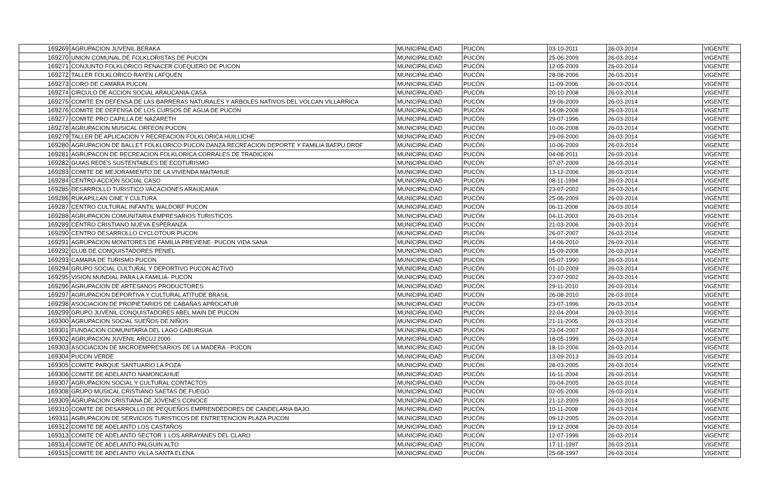| 169269 | AGRUPACION JUVENIL BERAKA | MUNICIPALIDAD | PUCÓN | 03-10-2011 | 26-03-2014 | VIGENTE |
| 169270 | UNION COMUNAL DE FOLKLORISTAS DE PUCON | MUNICIPALIDAD | PUCÓN | 25-06-2009 | 26-03-2014 | VIGENTE |
| 169271 | CONJUNTO FOLKLORICO RENACER CUEQUERO DE PUCON | MUNICIPALIDAD | PUCÓN | 12-05-2009 | 26-03-2014 | VIGENTE |
| 169272 | TALLER FOLKLORICO RAYEN LAFQUEN | MUNICIPALIDAD | PUCÓN | 28-08-2006 | 26-03-2014 | VIGENTE |
| 169273 | CORO DE CAMARA PUCON | MUNICIPALIDAD | PUCÓN | 11-09-2006 | 26-03-2014 | VIGENTE |
| 169274 | CIRCULO DE ACCION SOCIAL ARAUCANIA-CASA | MUNICIPALIDAD | PUCÓN | 20-10-2008 | 26-03-2014 | VIGENTE |
| 169275 | COMITE EN DEFENSA DE LAS BARRERAS NATURALES Y ARBOLES NATIVOS DEL VOLCAN VILLARRICA | MUNICIPALIDAD | PUCÓN | 19-06-2009 | 26-03-2014 | VIGENTE |
| 169276 | COMITE DE DEFENSA DE LOS CURSOS DE AGUA DE PUCON | MUNICIPALIDAD | PUCÓN | 14-08-2008 | 26-03-2014 | VIGENTE |
| 169277 | COMITE PRO CAPILLA DE NAZARETH | MUNICIPALIDAD | PUCÓN | 29-07-1996 | 26-03-2014 | VIGENTE |
| 169278 | AGRUPACION MUSICAL ORFEON PUCON | MUNICIPALIDAD | PUCÓN | 10-06-2008 | 26-03-2014 | VIGENTE |
| 169279 | TALLER DE APLICACION Y RECREACION FOLKLORICA HUILLICHE | MUNICIPALIDAD | PUCÓN | 29-09-2000 | 26-03-2014 | VIGENTE |
| 169280 | AGRUPACION DE BALLET FOLKLORICO PUCON DANZA RECREACION DEPORTE Y FAMILIA BAFPU DRDF | MUNICIPALIDAD | PUCÓN | 10-06-2009 | 26-03-2014 | VIGENTE |
| 169281 | AGRUPACON DE RECREACION FOLKLORICA CORRALES DE TRADICION | MUNICIPALIDAD | PUCÓN | 04-08-2011 | 26-03-2014 | VIGENTE |
| 169282 | GUIAS REDES SUSTENTABLES DE ECOTURISMO | MUNICIPALIDAD | PUCÓN | 07-07-2009 | 26-03-2014 | VIGENTE |
| 169283 | COMITE DE MEJORAMIENTO DE LA VIVIENDA MAITAHUE | MUNICIPALIDAD | PUCÓN | 13-12-2006 | 26-03-2014 | VIGENTE |
| 169284 | CENTRO ACCION SOCIAL CASO | MUNICIPALIDAD | PUCÓN | 08-11-1994 | 26-03-2014 | VIGENTE |
| 169285 | DESARROLLO TURISTICO VACACIONES ARAUCANIA | MUNICIPALIDAD | PUCÓN | 23-07-2002 | 26-03-2014 | VIGENTE |
| 169286 | RUKAPILLAN CINE Y CULTURA | MUNICIPALIDAD | PUCÓN | 25-06-2009 | 26-03-2014 | VIGENTE |
| 169287 | CENTRO CULTURAL INFANTIL WALDORF PUCON | MUNICIPALIDAD | PUCÓN | 06-11-2008 | 26-03-2014 | VIGENTE |
| 169288 | AGRUPACION COMUNITARIA EMPRESARIOS TURISTICOS | MUNICIPALIDAD | PUCÓN | 04-11-2003 | 26-03-2014 | VIGENTE |
| 169289 | CENTRO CRISTIANO NUEVA ESPERANZA | MUNICIPALIDAD | PUCÓN | 21-03-2006 | 26-03-2014 | VIGENTE |
| 169290 | CENTRO DESARROLLO CYCLOTOUR PUCON | MUNICIPALIDAD | PUCÓN | 26-07-2007 | 26-03-2014 | VIGENTE |
| 169291 | AGRUPACION MONITORES DE FAMILIA PREVIENE- PUCON VIDA SANA | MUNICIPALIDAD | PUCÓN | 14-06-2010 | 26-03-2014 | VIGENTE |
| 169292 | CLUB DE CONQUISTADORES PENIEL | MUNICIPALIDAD | PUCÓN | 15-09-2008 | 26-03-2014 | VIGENTE |
| 169293 | CAMARA DE TURISMO PUCON | MUNICIPALIDAD | PUCÓN | 05-07-1990 | 26-03-2014 | VIGENTE |
| 169294 | GRUPO SOCIAL CULTURAL Y DEPORTIVO PUCON ACTIVO | MUNICIPALIDAD | PUCÓN | 01-10-2009 | 26-03-2014 | VIGENTE |
| 169295 | VISION MUNDIAL PARA LA FAMILIA- PUCON | MUNICIPALIDAD | PUCÓN | 23-07-2002 | 26-03-2014 | VIGENTE |
| 169296 | AGRUPACION DE ARTESANOS PRODUCTORES | MUNICIPALIDAD | PUCÓN | 29-11-2010 | 26-03-2014 | VIGENTE |
| 169297 | AGRUPACION DEPORTIVA Y CULTURAL ATITUDE BRASIL | MUNICIPALIDAD | PUCÓN | 26-08-2010 | 26-03-2014 | VIGENTE |
| 169298 | ASOCIACION DE PROPIETARIOS DE CABAÑAS APROCATUR | MUNICIPALIDAD | PUCÓN | 23-07-1996 | 26-03-2014 | VIGENTE |
| 169299 | GRUPO JUVENIL CONQUISTADORES ABEL MAIN DE PUCON | MUNICIPALIDAD | PUCÓN | 22-04-2004 | 26-03-2014 | VIGENTE |
| 169300 | AGRUPACION SOCIAL SUEÑOS DE NIÑOS | MUNICIPALIDAD | PUCÓN | 21-11-2005 | 26-03-2014 | VIGENTE |
| 169301 | FUNDACION COMUNITARIA DEL LAGO CABURGUA | MUNICIPALIDAD | PUCÓN | 23-04-2007 | 26-03-2014 | VIGENTE |
| 169302 | AGRUPACION JUVENIL ARCUJ 2000 | MUNICIPALIDAD | PUCÓN | 18-05-1999 | 26-03-2014 | VIGENTE |
| 169303 | ASOCIACION DE MICROEMPRESARIOS DE LA MADERA - PUCON | MUNICIPALIDAD | PUCÓN | 18-10-2006 | 26-03-2014 | VIGENTE |
| 169304 | PUCON VERDE | MUNICIPALIDAD | PUCÓN | 13-09-2013 | 26-03-2014 | VIGENTE |
| 169305 | COMITE PARQUE SANTUARIO LA POZA | MUNICIPALIDAD | PUCÓN | 28-03-2005 | 26-03-2014 | VIGENTE |
| 169306 | COMITE DE ADELANTO NAMONCAHUE | MUNICIPALIDAD | PUCÓN | 16-11-2004 | 26-03-2014 | VIGENTE |
| 169307 | AGRUPACION SOCIAL Y CULTURAL CONTACTOS | MUNICIPALIDAD | PUCÓN | 20-04-2005 | 26-03-2014 | VIGENTE |
| 169308 | GRUPO MUSICAL CRISTIANO SAETAS DE FUEGO | MUNICIPALIDAD | PUCÓN | 02-05-2006 | 26-03-2014 | VIGENTE |
| 169309 | AGRUPACION CRISTIANA DE JOVENES CONOCE | MUNICIPALIDAD | PUCÓN | 21-12-2009 | 26-03-2014 | VIGENTE |
| 169310 | COMITE DE DESARROLLO DE PEQUEÑOS EMPRENDEDORES DE CANDELARIA BAJO | MUNICIPALIDAD | PUCÓN | 10-11-2008 | 26-03-2014 | VIGENTE |
| 169311 | AGRUPACION DE SERVICIOS TURISTICOS DE ENTRETENCION PLAZA PUCON | MUNICIPALIDAD | PUCÓN | 09-12-2005 | 26-03-2014 | VIGENTE |
| 169312 | COMITE DE ADELANTO LOS CASTAÑOS | MUNICIPALIDAD | PUCÓN | 19-12-2008 | 26-03-2014 | VIGENTE |
| 169313 | COMITE DE ADELANTO SECTOR 1 LOS ARRAYANES DEL CLARO | MUNICIPALIDAD | PUCÓN | 12-07-1996 | 26-03-2014 | VIGENTE |
| 169314 | COMITE DE ADELANTO PALGUIN ALTO | MUNICIPALIDAD | PUCÓN | 17-11-1997 | 26-03-2014 | VIGENTE |
| 169315 | COMITE DE ADELANTO VILLA SANTA ELENA | MUNICIPALIDAD | PUCÓN | 25-08-1997 | 26-03-2014 | VIGENTE |